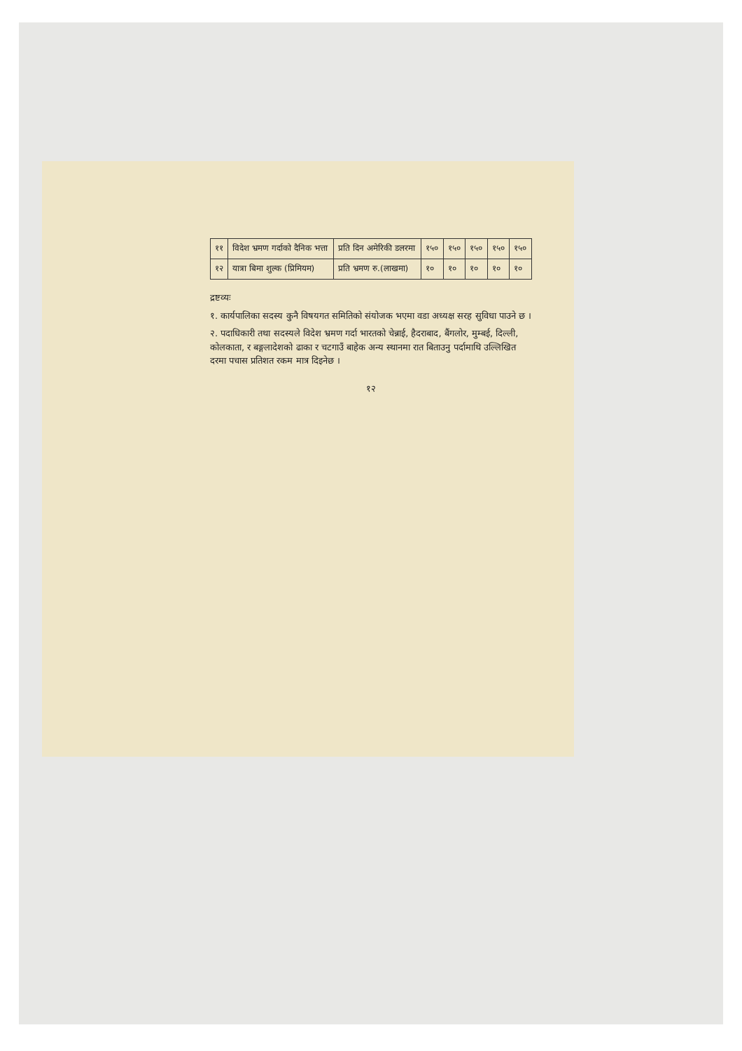| ११ | विदेश भ्रमण गर्दाको दैनिक भत्ता | प्रति दिन अमेरिकी डलरमा | १५० | १५० | १५० | १५० | १५० |
| १२ | यात्रा बिमा शुल्क (प्रिमियम) | प्रति भ्रमण रु.(लाखमा) | १० | १० | १० | १० | १० |
द्रष्टव्यः
१. कार्यपालिका सदस्य कुनै विषयगत समितिको संयोजक भएमा वडा अध्यक्ष सरह सुविधा पाउने छ ।
२. पदाधिकारी तथा सदस्यले विदेश भ्रमण गर्दा भारतको चेन्नाई, हैदराबाद, बैंगलोर, मुम्बई, दिल्ली, कोलकाता, र बङ्गलादेशको ढाका र चटगाउँ बाहेक अन्य स्थानमा रात बिताउनु पर्दामाथि उल्लिखित दरमा पचास प्रतिशत रकम मात्र दिइनेछ ।
१२